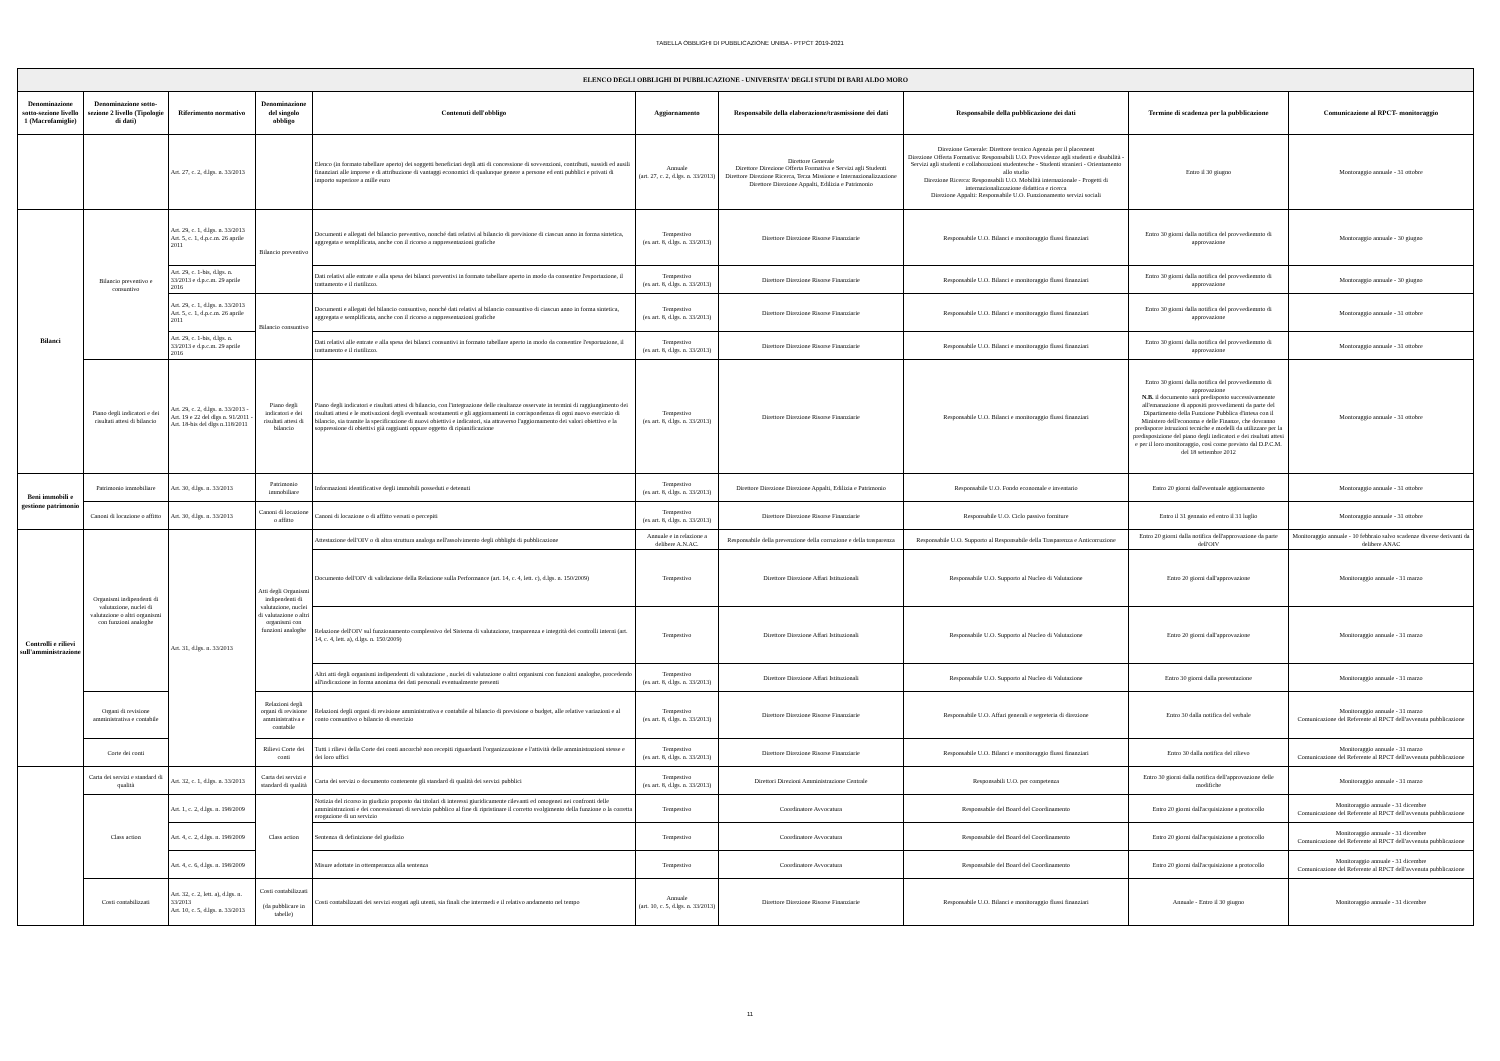TABELLA OBBLIGHI DI PUBBLICAZIONE UNIBA - PTPCT 2019-2021
| ELENCO DEGLI OBBLIGHI DI PUBBLICAZIONE - UNIVERSITA' DEGLI STUDI DI BARI ALDO MORO | | | | | | | | | |
| --- | --- | --- | --- | --- | --- | --- | --- | --- | --- |
| Denominazione sotto-sezione livello 1 (Macrofamiglie) | Denominazione sotto-sezione 2 livello (Tipologie di dati) | Riferimento normativo | Denominazione del singolo obbligo | Contenuti dell'obbligo | Aggiornamento | Responsabile della elaborazione/trasmissione dei dati | Responsabile della pubblicazione dei dati | Termine di scadenza per la pubblicazione | Comunicazione al RPCT- monitoraggio |
| | | Art. 27, c. 2, d.lgs. n. 33/2013 | | Elenco (in formato tabellare aperto) dei soggetti beneficiari degli atti di concessione di sovvenzioni, contributi, sussidi ed ausili finanziari alle imprese e di attribuzione di vantaggi economici di qualunque genere a persone ed enti pubblici e privati di importo superiore a mille euro | Annuale (art. 27, c. 2, d.lgs. n. 33/2013) | Direttore Generale Direttore Direzione Offerta Formativa e Servizi agli Studenti Direttore Direzione Ricerca, Terza Missione e Internazionalizzazione Direttore Direzione Appalti, Edilizia e Patrimonio | Direzione Generale: Direttore tecnico Agenzia per il placement Direzione Offerta Formativa: Responsabili U.O. Provvidenze agli studenti e disabilità - Servizi agli studenti e collaborazioni studentesche - Studenti stranieri - Orientamento allo studio Direzione Ricerca: Responsabili U.O. Mobilità internazionale - Progetti di internazionalizzazione didattica e ricerca Direzione Appalti: Responsabile U.O. Funzionamento servizi sociali | Entro il 30 giugno | Montoraggio annuale - 31 ottobre |
| Bilanci | Bilancio preventivo e consuntivo | Art. 29, c. 1, d.lgs. n. 33/2013 Art. 5, c. 1, d.p.c.m. 26 aprile 2011 | Bilancio preventivo | Documenti e allegati del bilancio preventivo, nonché dati relativi al bilancio di previsione di ciascun anno in forma sintetica, aggregata e semplificata, anche con il ricorso a rappresentazioni grafiche | Tempestivo (ex art. 8, d.lgs. n. 33/2013) | Direttore Direzione Risorse Finanziarie | Responsabile U.O. Bilanci e monitoraggio flussi finanziari | Entro 30 giorni dalla notifica del provvediemnto di approvazione | Montoraggio annuale - 30 giugno |
| | | Art. 29, c. 1-bis, d.lgs. n. 33/2013 e d.p.c.m. 29 aprile 2016 | | Dati relativi alle entrate e alla spesa dei bilanci preventivi in formato tabellare aperto in modo da consentire l'esportazione, il trattamento e il riutilizzo. | Tempestivo (ex art. 8, d.lgs. n. 33/2013) | Direttore Direzione Risorse Finanziarie | Responsabile U.O. Bilanci e monitoraggio flussi finanziari | Entro 30 giorni dalla notifica del provvediemnto di approvazione | Montoraggio annuale - 30 giugno |
| | | Art. 29, c. 1, d.lgs. n. 33/2013 Art. 5, c. 1, d.p.c.m. 26 aprile 2011 | Bilancio consuntivo | Documenti e allegati del bilancio consuntivo, nonché dati relativi al bilancio consuntivo di ciascun anno in forma sintetica, aggregata e semplificata, anche con il ricorso a rappresentazioni grafiche | Tempestivo (ex art. 8, d.lgs. n. 33/2013) | Direttore Direzione Risorse Finanziarie | Responsabile U.O. Bilanci e monitoraggio flussi finanziari | Entro 30 giorni dalla notifica del provvediemnto di approvazione | Montoraggio annuale - 31 ottobre |
| | | Art. 29, c. 1-bis, d.lgs. n. 33/2013 e d.p.c.m. 29 aprile 2016 | | Dati relativi alle entrate e alla spesa dei bilanci consuntivi in formato tabellare aperto in modo da consentire l'esportazione, il trattamento e il riutilizzo. | Tempestivo (ex art. 8, d.lgs. n. 33/2013) | Direttore Direzione Risorse Finanziarie | Responsabile U.O. Bilanci e monitoraggio flussi finanziari | Entro 30 giorni dalla notifica del provvediemnto di approvazione | Montoraggio annuale - 31 ottobre |
| | Piano degli indicatori e dei risultati attesi di bilancio | Art. 29, c. 2, d.lgs. n. 33/2013 - Art. 19 e 22 del dlgs n. 91/2011 - Art. 18-bis del dlgs n.118/2011 | Piano degli indicatori e dei risultati attesi di bilancio | Piano degli indicatori e risultati attesi di bilancio, con l'integrazione delle risultanze osservate in termini di raggiungimento dei risultati attesi e le motivazioni degli eventuali scostamenti e gli aggiornamenti in corrispondenza di ogni nuovo esercizio di bilancio, sia tramite la specificazione di nuovi obiettivi e indicatori, sia attraverso l'aggiornamento dei valori obiettivo e la soppressione di obiettivi già raggiunti oppure oggetto di ripianificazione | Tempestivo (ex art. 8, d.lgs. n. 33/2013) | Direttore Direzione Risorse Finanziarie | Responsabile U.O. Bilanci e monitoraggio flussi finanziari | Entro 30 giorni dalla notifica del provvediemnto di approvazione N.B. il documento sarà predisposto successivamennte all'emanazione di appositi provvedimenti da parte del Dipartimento della Funzione Pubblica d'intesa con il Ministero dell'economa e delle Finanze, che dovranno predisporre istruzioni tecniche e modelli da utilizzare per la predisposizione del piano degli indicatori e dei risultati attesi e per il loro monitoraggio, così come previsto dal D.P.C.M. del 18 settembre 2012 | Montoraggio annuale - 31 ottobre |
| Beni immobili e gestione patrimonio | Patrimonio immobiliare | Art. 30, d.lgs. n. 33/2013 | Patrimonio immobiliare | Informazioni identificative degli immobili posseduti e detenuti | Tempestivo (ex art. 8, d.lgs. n. 33/2013) | Direttore Direzione Direzione Appalti, Edilizia e Patrimonio | Responsabile U.O. Fondo economale e inventario | Entro 20 giorni dall'eventuale aggiornamento | Montoraggio annuale - 31 ottobre |
| | Canoni di locazione o affitto | Art. 30, d.lgs. n. 33/2013 | Canoni di locazione o affitto | Canoni di locazione o di affitto versati o percepiti | Tempestivo (ex art. 8, d.lgs. n. 33/2013) | Direttore Direzione Risorse Finanziarie | Responsabile U.O. Ciclo passivo forniture | Entro il 31 gennaio ed entro il 31 luglio | Montoraggio annuale - 31 ottobre |
| Controlli e rilievi sull'amministrazione | Organismi indipendenti di valutazione, nuclei di valutazione o altri organismi con funzioni analoghe | Art. 31, d.lgs. n. 33/2013 | Atti degli Organismi indipendenti di valutazione, nuclei di valutazione o altri organismi con funzioni analoghe | Attestazione dell'OIV o di altra struttura analoga nell'assolvimento degli obblighi di pubblicazione | Annuale e in relazione a delibere A.N.AC. | Responsabile della prevenzione della corruzione e della trasparenza | Responsabile U.O. Supporto al Responsabile della Trasparenza e Anticorruzione | Entro 20 giorni dalla notifica dell'approvazione da parte dell'OIV | Monitoraggio annuale - 10 febbraio salvo scadenze diverse derivanti da delibere ANAC |
| | | | | Documento dell'OIV di validazione della Relazione sulla Performance (art. 14, c. 4, lett. c), d.lgs. n. 150/2009) | Tempestivo | Direttore Direzione Affari Istituzionali | Responsabile U.O. Supporto al Nucleo di Valutazione | Entro 20 giorni dall'approvazione | Monitoraggio annuale - 31 marzo |
| | | | | Relazione dell'OIV sul funzionamento complessivo del Sistema di valutazione, trasparenza e integrità dei controlli interni (art. 14, c. 4, lett. a), d.lgs. n. 150/2009) | Tempestivo | Direttore Direzione Affari Istituzionali | Responsabile U.O. Supporto al Nucleo di Valutazione | Entro 20 giorni dall'approvazione | Monitoraggio annuale - 31 marzo |
| | | | | Altri atti degli organismi indipendenti di valutazione , nuclei di valutazione o altri organismi con funzioni analoghe, procedendo all'indicazione in forma anonima dei dati personali eventualmente presenti | Tempestivo (ex art. 8, d.lgs. n. 33/2013) | Direttore Direzione Affari Istituzionali | Responsabile U.O. Supporto al Nucleo di Valutazione | Entro 30 giorni dalla presentazione | Monitoraggio annuale - 31 marzo |
| | Organi di revisione amministrativa e contabile | | Relazioni degli organi di revisione amministrativa e contabile | Relazioni degli organi di revisione amministrativa e contabile al bilancio di previsione o budget, alle relative variazioni e al conto consuntivo o bilancio di esercizio | Tempestivo (ex art. 8, d.lgs. n. 33/2013) | Direttore Direzione Risorse Finanziarie | Responsabile U.O. Affari generali e segreteria di direzione | Entro 30 dalla notifica del verbale | Monitoraggio annuale - 31 marzo Comunicazione del Referente al RPCT dell'avvenuta pubblicazione |
| | Corte dei conti | | Rilievi Corte dei conti | Tutti i rilievi della Corte dei conti ancorchè non recepiti riguardanti l'organizzazione e l'attività delle amministrazioni stesse e dei loro uffici | Tempestivo (ex art. 8, d.lgs. n. 33/2013) | Direttore Direzione Risorse Finanziarie | Responsabile U.O. Bilanci e monitoraggio flussi finanziari | Entro 30 dalla notifica del rilievo | Monitoraggio annuale - 31 marzo Comunicazione del Referente al RPCT dell'avvenuta pubblicazione |
| | Carta dei servizi e standard di qualità | Art. 32, c. 1, d.lgs. n. 33/2013 | Carta dei servizi e standard di qualità | Carta dei servizi o documento contenente gli standard di qualità dei servizi pubblici | Tempestivo (ex art. 8, d.lgs. n. 33/2013) | Direttori Direzioni Amministrazione Centrale | Responsabili U.O. per competenza | Entro 30 giorni dalla notifica dell'approvazione delle modifiche | Monitoraggio annuale - 31 marzo |
| | Class action | Art. 1, c. 2, d.lgs. n. 198/2009 | Class action | Notizia del ricorso in giudizio proposto dai titolari di interessi giuridicamente rilevanti ed omogenei nei confronti delle amministrazioni e dei concessionari di servizio pubblico al fine di ripristinare il corretto svolgimento della funzione o la corretta erogazione di un servizio | Tempestivo | Coordinatore Avvocatura | Responsabile del Board del Coordinamento | Entro 20 giorni dall'acquisizione a protocollo | Monitoraggio annuale - 31 dicembre Comunicazione del Referente al RPCT dell'avvenuta pubblicazione |
| | | Art. 4, c. 2, d.lgs. n. 198/2009 | | Sentenza di definizione del giudizio | Tempestivo | Coordinatore Avvocatura | Responsabile del Board del Coordinamento | Entro 20 giorni dall'acquisizione a protocollo | Monitoraggio annuale - 31 dicembre Comunicazione del Referente al RPCT dell'avvenuta pubblicazione |
| | | Art. 4, c. 6, d.lgs. n. 198/2009 | | Misure adottate in ottemperanza alla sentenza | Tempestivo | Coordinatore Avvocatura | Responsabile del Board del Coordinamento | Entro 20 giorni dall'acquisizione a protocollo | Monitoraggio annuale - 31 dicembre Comunicazione del Referente al RPCT dell'avvenuta pubblicazione |
| | Costi contabilizzati | Art. 32, c. 2, lett. a), d.lgs. n. 33/2013 Art. 10, c. 5, d.lgs. n. 33/2013 | Costi contabilizzati (da pubblicare in tabelle) | Costi contabilizzati dei servizi erogati agli utenti, sia finali che intermedi e il relativo andamento nel tempo | Annuale (art. 10, c. 5, d.lgs. n. 33/2013) | Direttore Direzione Risorse Finanziarie | Responsabile U.O. Bilanci e monitoraggio flussi finanziari | Annuale - Entro il 30 giugno | Monitoraggio annuale - 31 dicembre |
11